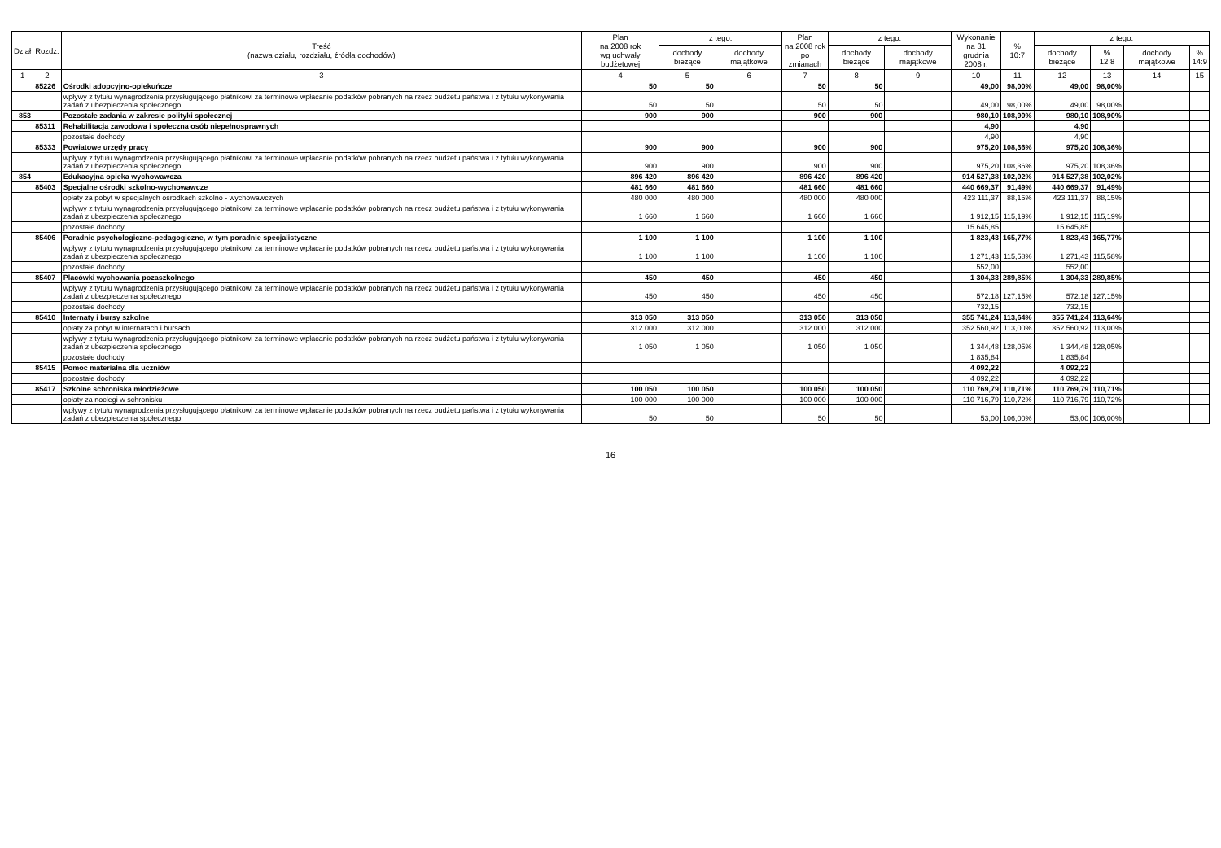| Dział | Rozdz. | Treść (nazwa działu, rozdziału, źródła dochodów) | Plan na 2008 rok wg uchwały budżetowej | z tego: | | Plan na 2008 rok po zmianach | z tego: | | Wykonanie na 31 grudnia 2008 r. | % 10:7 | z tego: | | | |
| --- | --- | --- | --- | --- | --- | --- | --- | --- | --- | --- | --- | --- | --- | --- |
| | | | | dochody bieżące | dochody majątkowe | | dochody bieżące | dochody majątkowe | | | dochody bieżące | % 12:8 | dochody majątkowe | % 14:9 |
| 1 | 2 | 3 | 4 | 5 | 6 | 7 | 8 | 9 | 10 | 11 | 12 | 13 | 14 | 15 |
| | 85226 | Ośrodki adopcyjno-opiekuńcze | 50 | 50 | | 50 | 50 | | 49,00 | 98,00% | 49,00 | 98,00% | | |
| | | wpływy z tytułu wynagrodzenia przysługującego płatnikowi za terminowe wpłacanie podatków pobranych na rzecz budżetu państwa i z tytułu wykonywania zadań z ubezpieczenia społecznego | 50 | 50 | | 50 | 50 | | 49,00 | 98,00% | 49,00 | 98,00% | | |
| 853 | | Pozostałe zadania w zakresie polityki społecznej | 900 | 900 | | 900 | 900 | | 980,10 | 108,90% | 980,10 | 108,90% | | |
| | 85311 | Rehabilitacja zawodowa i społeczna osób niepełnosprawnych | | | | | | | 4,90 | | 4,90 | | | |
| | | pozostałe dochody | | | | | | | 4,90 | | 4,90 | | | |
| | 85333 | Powiatowe urzędy pracy | 900 | 900 | | 900 | 900 | | 975,20 | 108,36% | 975,20 | 108,36% | | |
| | | wpływy z tytułu wynagrodzenia przysługującego płatnikowi za terminowe wpłacanie podatków pobranych na rzecz budżetu państwa i z tytułu wykonywania zadań z ubezpieczenia społecznego | 900 | 900 | | 900 | 900 | | 975,20 | 108,36% | 975,20 | 108,36% | | |
| 854 | | Edukacyjna opieka wychowawcza | 896 420 | 896 420 | | 896 420 | 896 420 | | 914 527,38 | 102,02% | 914 527,38 | 102,02% | | |
| | 85403 | Specjalne ośrodki szkolno-wychowawcze | 481 660 | 481 660 | | 481 660 | 481 660 | | 440 669,37 | 91,49% | 440 669,37 | 91,49% | | |
| | | opłaty za pobyt w specjalnych ośrodkach szkolno - wychowawczych | 480 000 | 480 000 | | 480 000 | 480 000 | | 423 111,37 | 88,15% | 423 111,37 | 88,15% | | |
| | | wpływy z tytułu wynagrodzenia przysługującego płatnikowi za terminowe wpłacanie podatków pobranych na rzecz budżetu państwa i z tytułu wykonywania zadań z ubezpieczenia społecznego | 1 660 | 1 660 | | 1 660 | 1 660 | | 1 912,15 | 115,19% | 1 912,15 | 115,19% | | |
| | | pozostałe dochody | | | | | | | 15 645,85 | | 15 645,85 | | | |
| | 85406 | Poradnie psychologiczno-pedagogiczne, w tym poradnie specjalistyczne | 1 100 | 1 100 | | 1 100 | 1 100 | | 1 823,43 | 165,77% | 1 823,43 | 165,77% | | |
| | | wpływy z tytułu wynagrodzenia przysługującego płatnikowi za terminowe wpłacanie podatków pobranych na rzecz budżetu państwa i z tytułu wykonywania zadań z ubezpieczenia społecznego | 1 100 | 1 100 | | 1 100 | 1 100 | | 1 271,43 | 115,58% | 1 271,43 | 115,58% | | |
| | | pozostałe dochody | | | | | | | 552,00 | | 552,00 | | | |
| | 85407 | Placówki wychowania pozaszkolnego | 450 | 450 | | 450 | 450 | | 1 304,33 | 289,85% | 1 304,33 | 289,85% | | |
| | | wpływy z tytułu wynagrodzenia przysługującego płatnikowi za terminowe wpłacanie podatków pobranych na rzecz budżetu państwa i z tytułu wykonywania zadań z ubezpieczenia społecznego | 450 | 450 | | 450 | 450 | | 572,18 | 127,15% | 572,18 | 127,15% | | |
| | | pozostałe dochody | | | | | | | 732,15 | | 732,15 | | | |
| | 85410 | Internaty i bursy szkolne | 313 050 | 313 050 | | 313 050 | 313 050 | | 355 741,24 | 113,64% | 355 741,24 | 113,64% | | |
| | | opłaty za pobyt w internatach i bursach | 312 000 | 312 000 | | 312 000 | 312 000 | | 352 560,92 | 113,00% | 352 560,92 | 113,00% | | |
| | | wpływy z tytułu wynagrodzenia przysługującego płatnikowi za terminowe wpłacanie podatków pobranych na rzecz budżetu państwa i z tytułu wykonywania zadań z ubezpieczenia społecznego | 1 050 | 1 050 | | 1 050 | 1 050 | | 1 344,48 | 128,05% | 1 344,48 | 128,05% | | |
| | | pozostałe dochody | | | | | | | 1 835,84 | | 1 835,84 | | | |
| | 85415 | Pomoc materialna dla uczniów | | | | | | | 4 092,22 | | 4 092,22 | | | |
| | | pozostałe dochody | | | | | | | 4 092,22 | | 4 092,22 | | | |
| | 85417 | Szkolne schroniska młodzieżowe | 100 050 | 100 050 | | 100 050 | 100 050 | | 110 769,79 | 110,71% | 110 769,79 | 110,71% | | |
| | | opłaty za noclegi w schronisku | 100 000 | 100 000 | | 100 000 | 100 000 | | 110 716,79 | 110,72% | 110 716,79 | 110,72% | | |
| | | wpływy z tytułu wynagrodzenia przysługującego płatnikowi za terminowe wpłacanie podatków pobranych na rzecz budżetu państwa i z tytułu wykonywania zadań z ubezpieczenia społecznego | 50 | 50 | | 50 | 50 | | 53,00 | 106,00% | 53,00 | 106,00% | | |
16